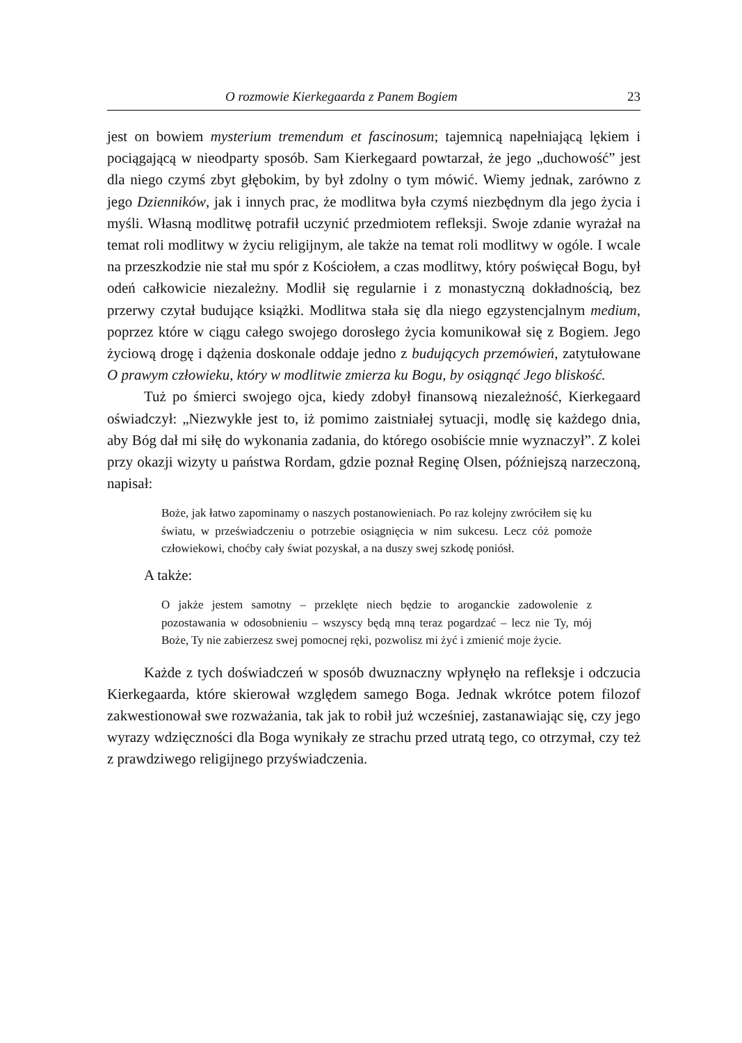O rozmowie Kierkegaarda z Panem Bogiem 23
jest on bowiem mysterium tremendum et fascinosum; tajemnicą napełniającą lękiem i pociągającą w nieodparty sposób. Sam Kierkegaard powtarzał, że jego „duchowość” jest dla niego czymś zbyt głębokim, by był zdolny o tym mówić. Wiemy jednak, zarówno z jego Dzienników, jak i innych prac, że modlitwa była czymś niezbędnym dla jego życia i myśli. Własną modlitwę potrafił uczynić przedmiotem refleksji. Swoje zdanie wyrażał na temat roli modlitwy w życiu religijnym, ale także na temat roli modlitwy w ogóle. I wcale na przeszkodzie nie stał mu spór z Kościołem, a czas modlitwy, który poświęcał Bogu, był odeń całkowicie niezależny. Modlił się regularnie i z monastyczną dokładnością, bez przerwy czytał budujące książki. Modlitwa stała się dla niego egzystencjalnym medium, poprzez które w ciągu całego swojego dorosłego życia komunikował się z Bogiem. Jego życiową drogę i dążenia doskonale oddaje jedno z budujących przemówień, zatytułowane O prawym człowieku, który w modlitwie zmierza ku Bogu, by osiągnąć Jego bliskość.
Tuż po śmierci swojego ojca, kiedy zdobył finansową niezależność, Kierkegaard oświadczył: „Niezwykłe jest to, iż pomimo zaistniałej sytuacji, modlę się każdego dnia, aby Bóg dał mi siłę do wykonania zadania, do którego osobiście mnie wyznaczył”. Z kolei przy okazji wizyty u państwa Rordam, gdzie poznał Reginę Olsen, późniejszą narzeczoną, napisał:
Boże, jak łatwo zapominamy o naszych postanowieniach. Po raz kolejny zwróciłem się ku światu, w przeświadczeniu o potrzebie osiągnięcia w nim sukcesu. Lecz cóż pomoże człowiekowi, choćby cały świat pozyskał, a na duszy swej szkodę poniósł.
A także:
O jakże jestem samotny – przeklęte niech będzie to aroganckie zadowolenie z pozostawania w odosobnieniu – wszyscy będą mną teraz pogardzać – lecz nie Ty, mój Boże, Ty nie zabierzesz swej pomocnej ręki, pozwolisz mi żyć i zmienić moje życie.
Każde z tych doświadczeń w sposób dwuznaczny wpłynęło na refleksje i odczucia Kierkegaarda, które skierował względem samego Boga. Jednak wkrótce potem filozof zakwestionował swe rozważania, tak jak to robił już wcześniej, zastanawiając się, czy jego wyrazy wdzięczności dla Boga wynikały ze strachu przed utratą tego, co otrzymał, czy też z prawdziwego religijnego przyświadczenia.